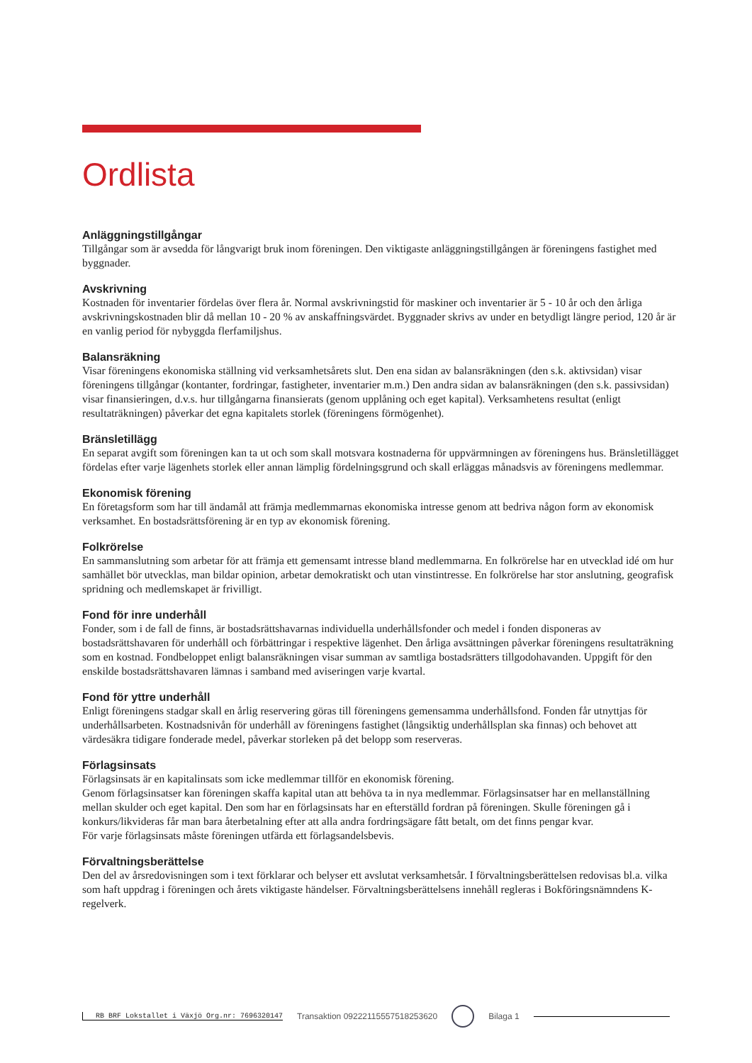Ordlista
Anläggningstillgångar
Tillgångar som är avsedda för långvarigt bruk inom föreningen. Den viktigaste anläggningstillgången är föreningens fastighet med byggnader.
Avskrivning
Kostnaden för inventarier fördelas över flera år. Normal avskrivningstid för maskiner och inventarier är 5 - 10 år och den årliga avskrivningskostnaden blir då mellan 10 - 20 % av anskaffningsvärdet. Byggnader skrivs av under en betydligt längre period, 120 år är en vanlig period för nybyggda flerfamiljshus.
Balansräkning
Visar föreningens ekonomiska ställning vid verksamhetsårets slut. Den ena sidan av balansräkningen (den s.k. aktivsidan) visar föreningens tillgångar (kontanter, fordringar, fastigheter, inventarier m.m.) Den andra sidan av balansräkningen (den s.k. passivsidan) visar finansieringen, d.v.s. hur tillgångarna finansierats (genom upplåning och eget kapital). Verksamhetens resultat (enligt resultaträkningen) påverkar det egna kapitalets storlek (föreningens förmögenhet).
Bränsletillägg
En separat avgift som föreningen kan ta ut och som skall motsvara kostnaderna för uppvärmningen av föreningens hus. Bränsletillägget fördelas efter varje lägenhets storlek eller annan lämplig fördelningsgrund och skall erläggas månadsvis av föreningens medlemmar.
Ekonomisk förening
En företagsform som har till ändamål att främja medlemmarnas ekonomiska intresse genom att bedriva någon form av ekonomisk verksamhet. En bostadsrättsförening är en typ av ekonomisk förening.
Folkrörelse
En sammanslutning som arbetar för att främja ett gemensamt intresse bland medlemmarna. En folkrörelse har en utvecklad idé om hur samhället bör utvecklas, man bildar opinion, arbetar demokratiskt och utan vinstintresse. En folkrörelse har stor anslutning, geografisk spridning och medlemskapet är frivilligt.
Fond för inre underhåll
Fonder, som i de fall de finns, är bostadsrättshavarnas individuella underhållsfonder och medel i fonden disponeras av bostadsrättshavaren för underhåll och förbättringar i respektive lägenhet. Den årliga avsättningen påverkar föreningens resultaträkning som en kostnad. Fondbeloppet enligt balansräkningen visar summan av samtliga bostadsrätters tillgodohavanden. Uppgift för den enskilde bostadsrättshavaren lämnas i samband med aviseringen varje kvartal.
Fond för yttre underhåll
Enligt föreningens stadgar skall en årlig reservering göras till föreningens gemensamma underhållsfond. Fonden får utnyttjas för underhållsarbeten. Kostnadsnivån för underhåll av föreningens fastighet (långsiktig underhållsplan ska finnas) och behovet att värdesäkra tidigare fonderade medel, påverkar storleken på det belopp som reserveras.
Förlagsinsats
Förlagsinsats är en kapitalinsats som icke medlemmar tillför en ekonomisk förening.
Genom förlagsinsatser kan föreningen skaffa kapital utan att behöva ta in nya medlemmar. Förlagsinsatser har en mellanställning mellan skulder och eget kapital. Den som har en förlagsinsats har en efterställd fordran på föreningen. Skulle föreningen gå i konkurs/likvideras får man bara återbetalning efter att alla andra fordringsägare fått betalt, om det finns pengar kvar.
För varje förlagsinsats måste föreningen utfärda ett förlagsandelsbevis.
Förvaltningsberättelse
Den del av årsredovisningen som i text förklarar och belyser ett avslutat verksamhetsår. I förvaltningsberättelsen redovisas bl.a. vilka som haft uppdrag i föreningen och årets viktigaste händelser. Förvaltningsberättelsens innehåll regleras i Bokföringsnämndens K-regelverk.
RB BRF Lokstallet i Växjö Org.nr: 7696320147 Transaktion 09222115557518253620 Bilaga 1